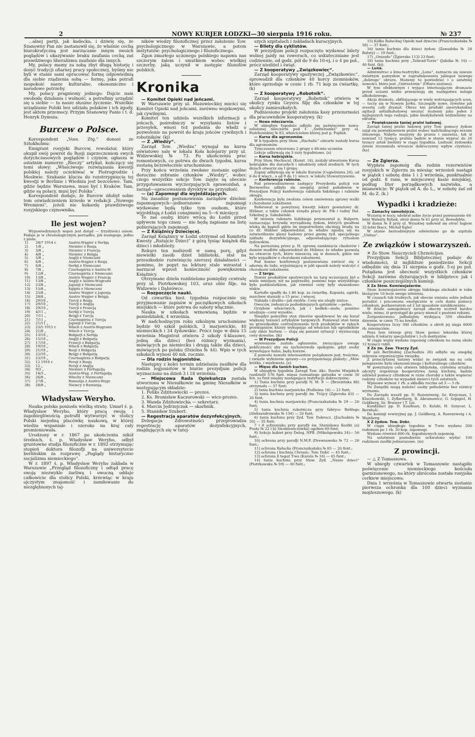2 NOWY KURJER ŁODZKI—30 sierpnia 1916 roku. № 237
...alnej partji, jak kadecka, i dziwię się, że Szanowny Pan nie zastanowił się, że właśnie cechą biurokratyczną jest narzucanie innym swoich poglądów i okazywanie braku zaufania cechą zaś prawdziwego liberalizmu zaufanie dla innych.
My, polacy mamy za sobą zbyt długą historję i dosyć tradycji ofiarnej pracy społecznej, byśmy nie byli w stanie sami opracować formę odpowiednią dla siebie rządzenia sobą — formę, jaka potrafi zaspokoić nasze kulturalne, ekonomiczne i narodowe potrzeby.
My, polacy pragniemy jednego: Dajcie nam swobodę działania i wolność, a potrafimy urządzić się u siebie — to nasze słuszne życzenie. Wszelkie urządzanie Polski bez udziału polaków i ich zgody, jest aktem przemocy. Przyjm Szanowny Panie i t. d. Henryk Dymsza.
Burcew o Polsce.
Korespondent „Voss. Ztg.“ donosi ze Sztokholmu:
Emigrant rosyjski Burcew, rewolator, który okupił swój powrót do Rosji zaprzeczeniem swych dotychczasowych poglądów i czynów, ogłasza w ostatnim numerze „Rieczy“ artykuł, kończący się temi słowy: „Właściwego rozwiązania kwestji polskiej należy oczekiwać w Piotrogrodzie i Moskwie. Szukanie klucza do rozstrzygnięcia tej kwestji w Berlinie i Wiedniu jest bezcelowe. Tam, gdzie będzie Warszawa, musi być i Kraków. Tam, gdzie są polacy, musi być Polska“.
Korespondent dodaje, że Burcew zdobył sobie tem oświadczeniem krzesło w redakcji „Nowego Wremieni“, jeżeli nie kokardę prawdziwego rosyjskiego czynownika.
Ile jest wojen?
Wypowiedzianych wojen jest dotąd — trzydzieści osiem. Podaje je w chronologicznym porządku, jak następuje, jedno z pism:
| 1) | 28/7 1914 r. | Austro-Węgier z Serbją |
| 2) | 1/8 „ | Niemiec z Rosją |
| 3) | 3/8 „ | Niemiec z Francją |
| 4) | 4/8 „ | Niemiec z Belgją |
| 5) | 5/8 „ | Anglji z Niemcami |
| 6) | 6/8 „ | Austro-Węgier z Rosją |
| 7) | 6/8 „ | Serbji z Niemcami |
| 8) | 7/8 „ | Czarnogórza z Austro-W. |
| 9) | 12/8 „ | Czarnogórza z Niemcami |
| 10) | 13/8 „ | Austro Węgier z Francją |
| 11) | 13/8 „ | Anglji z Austro-Węgrami |
| 12) | 23/8 „ | Japonji z Niemcami |
| 13) | 15/8 „ | Egiptu z Niemcami |
| 14) | 25/8 „ | Austro Węgier z Japonją |
| 15) | 28/8 „ | Austro Węgier z Belgją |
| 16) | 29/10 „ | Turcji z Rosją |
| 17) | 29/10 „ | Turcji z Anglją |
| 18) | 29/10 „ | Turcji z Francją |
| 19) | 4/11 „ | Serbji z Turcją |
| 20) | 7/11 „ | Belgji z Turcją |
| 21) | 7/11 „ | Czarnogórza z Turcją |
| 22) | 21/11 „ | Japonji z Turcją |
| 23) | 23/5 1915 r. | Włoch z Austro-Węgrami |
| 24) | 21/8 „ | Włoch z Turcją |
| 25) | 13/10 „ | Bułgarji z Serbją |
| 26) | 15/10 „ | Anglji z Bułgarją |
| 27) | 17/10 „ | Francji z Bułgarją |
| 28) | 19/10 „ | Włoch z Bułgarją |
| 29) | 21/10 „ | Rosji z Bułgarją |
| 30) | 22/10 „ | Belgji z Bułgarją |
| 31) | 23/10 „ | Czarnogórza z Bułgarją |
| 32) | 12 1916 r. | Persji z Rosją |
| 33) | 12 „ | Persji z Anglją |
| 34) | 9/3 „ | Niemiec z Portugalją |
| 35) | 14/3 „ | Austro-Węg. z Portugalją |
| 36) | 26/8 „ | Włochy z Niemcami |
| 37) | 27/8 „ | Rumunja z Austro-Węgr. |
| 38) | 28/8 „ | Niemcy z Rumunją. |
Władysław Weryho.
Nauka polska poniosła wielką stratę. Umarł ś. p. Władysław Weryho, który pracą swoją i zapobiegliwością potrafił wytworzyć w stolicy Polski niejedną placówkę naukową, w której wiedza wspaniale i szeroko na kraj cały promieniowała.
Urodzony w r. 1867 po ukończeniu szkół średnich, ś. p. Władysław Weryho, odbył gruntowne studja filozoficzne w r. 1892 otrzymując stopień doktora filozofji na uniwersytecie berlińskim za rozprawę „Poglądy historyczne socjalizmu niemieckiego“.
W r. 1897 ś. p. Władysław Weryho zakłada w Warszawie „Przegląd filozoficzny i odtąd pracę swoją niezwykle żarliwą i owocną oddaje całkowicie dla stolicy Polski, krzewiąc w kraju ojczystym znajomość i zamiłowanie do niezgłębionych taj-
ników wiedzy filozoficznej przez założenie Tow. psychologicznego w Warszawie, a potem instytutów: psychologicznego i filozoficznego.
Zgon zmarłego uczonego polskiego napawa nas szczerym żalem i smutkiem wobec wielkiej szczerby, jaką uczynił w zastępie filozofów polskich.
Kronika
— Komitet Opieki nad jeńcami.
W Warszawie przy ul. Mazowieckiej mieści się Komitet Opieki nad jeńcami, zarówno wojskowymi, jak cywilnymi.
Komitet ten udziela wszelkich informacji o jeńcach, pośredniczy w wysyłaniu listów i przesyłek, wnosi też podania do władz o pozwolenie na powrót do kraju jeńców cywilnych i robotników. (kj)
— Z „Wiedzy“.
Zarząd Tow. „Wiedza“ wynajął na kursa oświatowe salę w lokalu Koła kolejarzy przy ul. Widzewskiej № 73. Po ukończeniu prac remontowych, co potrwa do dwuch tygodni, kursa zostaną bezzwłocznie uruchomione.
Przy końcu września zwołane zostanie ogólne doroczne zebranie członków „Wiedzy“, wobec czego wszystkie sekcje Tow. zajęte są obecnie przygotowaniem wyczerpujących sprawozdań, a zarząd—opracowaniem dyrektyw na przyszłość.
— (a) Zapomogi dla wyjeżdżających.
Na zasadzie postanowienia zarządów dzielnic zapomogowych—jednorazowe zapomogi wydawane będą tylko tym osobom, które wyjeżdżają z Łodzi conajmniej na 5—6 miesięcy.
Te zaś osoby, które wrócą do Łodzi przed upływem tego czasu — nie będą zapisane na listę pobierających zapomogi.
— Z Książnicy Dziecięcej.
Zarząd Książnicy w Łodzi otrzymał od Komitetu Kwesty „Ratujcie Dzieci“ z górą tysiąc książek dla dzieci i młodzieży.
Rekurs ten nadszedł w samą porę, gdyż niewielki zasób dzieł biblioteki, stał na przeszkodzie rozwinięciu szerszej działalności — pomimo, że popyt na lekturę stale wzrastał i narzucał wprost konieczność powiększenia Książnicy.
Otrzymane dzieła rozdzielono pomiędzy centralę przy ul. Piotrkowskiej 103, oraz obie filje, na Widzewie i Dąbrówce.
— Rozpoczęcie nauki.
Od czwartku bież. tygodnia rozpocznie się przyjmowanie zapisów w początkowych szkołach miejskich — które potrwa do soboty włącznie.
Nauka w szkołach wznowioną będzie w poniedziałek, 4 września.
W nadchodzącym roku szkolnym uruchomione będzie 60 szkół polskich, 3 marjawickie, 40 niemieckich i 34 żydowskie. Prócz tego w dniu 15 września Magistrat otwiera 2 szkoły 4-klasowe, jedną dla dzieci (bez różnicy wyznania), mówiących po niemiecku i drugą także dla dzieci, mówiących po polsku (Dzielna № 44). Wpis w tych szkołach wynosi 40 mk. rocznie.
— Dla rodzin legjonistów.
Następny z kolei termin udzielania zasiłków dla rodzin legjonistów w biurze prezydjum policji wyznaczono na dzień 3 i 18 września.
— Miejscowa Rada Opiekuńcza została utworzona w Niesułkowie na gminę Niesułków w następującym składzie:
1. Feliks Zdzitowiecki — prezes.
2. Ks. Bronisław Kaczorowski — wice-prezes.
3. Wanda Zdzitowiecka — sekretarz.
4. Marcin Jędrzejczak — skarbnik.
5. Stanisław Szubert.
— Regestracja aparatów dezynfekcyjnych.
Delegacja Zdrowotności przeprowadza regestrację aparatów dezynfekcyjnych, znajdujących się w tutej-
szych szpitalach i zakładach kuracyjnych.
— Bilety dla cyklistów.
W prezydjum policji rozpoczęto wydawać bilety wolnej jazdy na rowerach, co uskuteczniane jest codziennie, od godz. pół do 9 do 10-ej, i o 4 po poł., prócz niedziel i świąt.
— Z kooperatywy „Związkowiec“.
Zarząd kooperatywy spożywczej „Związkowiec“, sprowadził dla członków 40 korcy ziemniaków, które sprzedaje w cenie 1 rb. 71 kop za ćwiartkę. (k)
— Z kooperatywy „Robotnik“.
Zarząd kooperatywy „Robotnik“ otwiera w okolicy rynku Geyera filję dla członków w tej okolicy zamieszkałych.
Podniesiono projekt założenia kasy przezorności dla pracowników kooperatywy. (k)
— Nowa mleczarnia.
W ubiegłym tygodniu odbyło się poświęcenie nowo-założonej mleczarni pod f. „Świtezianka“ przy ul. Piotrkowskiej № 83, właścicielem której jest p. Pujdak.
— Kursa dla agronomów.
W b tygodniu przy Stow. „Hachulic“ otwarte zostały kursa dla agronomów.
Tymczasem utworzono 2 grupy z 48-miu uczniów.
Lekcje odbywają się 3 razy tygodniowo. (a)
— Kursa hebrajskie.
Przy Stow. Hechocul, (Konst. 16), zostały utworzone Kursa hebrajskie dla dorosłych i młodzieży szkół średnich. W tych dniach otworzy się I grupa.
Zapisy odbywają się w lokalu Kursów (Cegielniana 26), od 6 do 8 wiecz., a od 9 do 11 wiecz. w lokalu Stowarzyszenia.
— Konferencja rabinów.
Pod przewodniotwem zastępcy Prezydenta policji von Bernewitza odbyła się onegdaj przed południem w Prezydjum Policji konferencja rabinatu łódzkiego i rabinów okręgu.
Konferencja była zwołana celem omówienia sprawy walki z chorobami zakaźnemi.
Referował w powyższej kwestji lekarz powiatowy dr. Hübner, a także członek urzędu pracy dr. Pik i radny Del. Szkolnej p. Sakobielski.
W imieniu rabinatu łódzkiego przemawiał p. Halpern, zaznaczając krzywdę wyrządzaną żydom, których gwałtem wloką do kąpieli gdzie im niepotrzebnie obcinają brody, na co dr. Hübner odpowiedział, że władze zgodzą się na zatwierdzenie planu budowy przez gminę żyd. specjalnego zakładu dezynfekcyjnego, odpowiadającego rytuałom żydowskim.
Na poruszoną przez p. H. sprawę zamknięcia chederów i domów modlitw odpowiedział dr. Hübner, że władze pozwolą na otwarcie tych, które mieszczą się w domach, gdzie nie było wypadków z chorobami zakaźnemi.
Pod koniec konferencji postanowiono zwrócić się z odezwą do ludu, wyjaśniającą w jaki sposób należy walczyć z chorobami zakaźnemi.
— Z targu.
Dowóz produktów spożywczych na targ wczorajszy był o wiele mniejszy, niż na poprzedni; pomimo tego wszystkiego było poddostatkiem, jak również ceny były stosunkowo niskie.
Kartofle spadły do 1.80 kop. za ćwiartkę. Kapusta, ogórki, marchew staniały o 15 proc. i więcej.
Nabiału i drobiu—jak zwykle. Ceny nie uległy zniżce.
Owoców, zwłaszcza pośledniejszych gatunków —pełno.
Grzybów właściwych, jak i bedłek—mało; pomimo urodzaju—ceny wysokie.
Niegdyś pomyślny stan zbiorów spodziewać by się kazał większej taniości artykułów targowych. Ponieważ stan temu na przeszkodzie centralizowanie tych produktów w rękach przekupniów, którzy wykupując od włościan lub ogrodników cały zbiór hurtem — stają się panami sytuacji i wyznaczają ceny dowolne. (ki)
— W Prezydjum Policji
wywieszone zostało ogłoszenie, zwracające uwagę publiczności aby się zachowywała spokojnie, gdyż osoby wywołujące hałas, będą karane.
Z powodu nawału interesantów pożądanem jest, treściwe, i zwięzłe wyłożenie sprawy—co przypominają plakaty: „Mów krótko, i węzłowato. (e)
— Mięso dla tanich kuchen.
W ubiegłym tygodniu Zarząd Tow. Akc. Rzeźni Miejskich rozdzielił 576 funt. mięsa rozmaitego gatunku w cenie 30 fen. za funt między następujące instytucje dobroczynne:
1) Tania kuchnia przy parafji N. M. P. — (Brzezińska 88) otrzymała — 57 funt;
2) tania kuchnia marjawicka (Podleśna 16) — 21 funt;
3) tania kuchnia przy parafji św. Trójcy (Zgierska 63) — 20 funt;
4) tania kuchnia marjawicka (Franciszkańska № 29 — 20 funt;
5) tania kuchnia robotnicza przy fabryce Buhlego (Aleksandrowska № 134) — 20 funt;
6) tania kuchnia przy Zyd. Tow. Dobrocz. (Zachodnia № 20) — 35 funt;
7 i 8 schronisko przy parafji św. Stanisława Kostki (a) Pusta № 22 i b) Sienkiewiczówka) ogółem 69 funt;
9) Sekcja kobiet przy Deleg. NPB. (Mikołajewska 34)— 50 funt.;
10) ochrona przy parafji N.M.P. (Drewnowska № 72 — 20 funt.;
11) ochrona Bałucka (Franciszkańska № 85 — 20 funt.;
12) ochrona i kuchnia Chrześc. Tow. Dobr. — 45 funt.;
13) ochrona ll tegoż T-wa (Karola № 16) — 45 funt.;
14) tania kuchnia przy Stow. Zyd. „Nasze dzieci“ (Piotrkowska № 59) — 40 funt.;
15) Kółko Bałuckiej Opieki nad dziećmi (Franciszkańska № 58) — 37 funt.;
16) tania kuchnia dla dzieci żydow. (Zawadzka № 28 Bałuty) — 19 funt.;
17) „Gniazdo“ (Zgierska 113) 23 funt;
18) tania kuchnia przy „Talmud-Torze“ (Jakóba № 10) — 40 funt. (kj).
— Luna.
Administrac a kino-teatrzyku „Luna“, zaznacza się zawsze świetnym pomysłem w zaprodukowaniu jakiegoś nowego „dobrego“ obrazu. Możemy to powiedzieć i o ostatniej nowości, która jest „Ostrzeżenie“ (Ofiara szatana).
W tym efektownym i wyjące interesującym dramacie przed oczami widza przesuwają się następstwa nałogu alkoholowego.
Akcja dramatu, obfitującego w wiele wstrząsających scen, — toczy się w Nowym Jorku. Szczegóły nowe, żywotne jak zresztą cały dramat. Obraz ten produkt amerykańskiej agitacji antialkoholowej uważać możemy jako jeden z najlepszych tego rodzaju, jakie kiedykolwiek widzieliśmy na ekranie.
— Powiększenie taniej pralni ludowej.
Zarząd taniej pralni ludowej przy Tow. pomocy żydom zajął się powiększeniem pralni wobec nadchodzącego sezonu zimowego. Nabyto maszyny do prania i suszenia, tak iż zamiast 12 tysięcy, pralnia będzie w stanie wyprać do 20 tysięcy sztuk bielizny w ciągu tygodnia. Ludność żydowska zatem zrozumiała wreszcie dobroczynny wpływ czystości. (ko)
— Ze Zgierza.
Wypłata zapomóg dla rodzin rezerwistów rosyjskich w Zgierzu za miesiąc wrzesień nastąpi w piątek i sobotę dnia 1 i 2 września, punktualnie od godz. 8 rano, w miejscowej kasie miejskiej, podług liter porządkowych nazwiska, a mianowicie: W piątek od A. do L., w sobotę zaś od M. do Z. (k.)
Wypadki i kradzieże:
— Zamachy samobójcze.
Wczoraj w nocy, odebrał sobie życie przez powieszenie 64-letni Walenty Rybak, stróż domu № 61 przy ul. Benedykta.
W domu № 8 przy ul. Wysokiej usiłował się otruć ługiem 32-letni tkacz, Michał Egler.
W stanie beznadziejnym odwieziono go do szpitala „Unitas“.
Ze związków i stowarzyszeń.
✕ Ze Stow. Nauczycieli Chrześcijan.
Prezydjum Sekcji Bibljotecznej podaje do wiadomości, iż najbliższe posiedzenie Sekcji odbędzie się dnia 31 sierpnia o godz. 5-ej po poł. Pożądana jest obecność wszystkich członków Sekcji zarówno dyżurujących w bibljotece jak i członków poszczególnych komisji.
X Ze Stow. Komiwojażerów.
Stow. komiwojażerów okręgu łódzkiego obchodzi w roku bieżącym 10-lecie swego istnienia.
W czasach tak trudnych, jak obecne umiano sobie jednak poradzić i pracowano energicznie w celu dania pomocy członkom, pozbawionym od 2 lat sposobów zarobkowania.
W dziale samopomocy zarząd obecny uczynił bardzo wiele, mimo, iż przystąpił do pracy niemal z pustemi rękami.
Zorganizowano jadłodajnię wydającą 350 obiadów dziennie, w czem 75 na kredyt.
Kooperatywa liczy 300 członków, a obrót jej sięga 6000 rb. miesięcznie.
Poza tem istnieje przy Stow. pomoc lekarska której udziela 8 lekarzy specjalistów i 3-ch dentystów.
W ciągu wojny wydano zapomóg członkom na sumę około 12 tysięcy rubli.
X Ze zw. Zaw. Tkaczy Żyd.
W sali Berlińskiej (Zachodnia 26) odbyło się onegdaj zebranie organizacyjne związku.
Z przeczytanej ustawy widać że związek ma na celu polepszenie bytu ekonomicznego i kulturalnego członków.
W powyższym celu otwiera bibljotekę, czytelnię urządza odczyty organizuje kooperatywę tanią kuchnię, będzie udzielał pomocy członkom w razie choroby a także wspierać rodziny członków na wypadek śmierci tych ostatnich.
Wpisowe wynosi 1 rb. a składka roczna od 3 — 5 rb.
Do Związku mogą należeć osoby pełnoletnie bez różnicy wyznania.
Do Zarządu weszli pp. D. Rozenzweig, Sz. Krejcman, I. Kluczkowski, I. Zylberberg, B. Abramowicz, G. Szpigiel, H. Goldberg, Sz. Braurer i T. Lis.
Kandydaci pp. D. Kaufman, D. Kolski, H. Sznycer, L. Bernholc.
Do komisji rewizyjnej pp. J. Goldberg, A. Rozenzweig i A. Wajnberg.
X Z żydow. Tow. Dobr.
W ciągu ubiegłego tygodnia w T-wie wydano 200 rodzinom po 1 rb. 20 kop. zapomogi.
Wydano również 800 rb. tygodniowych zapomóg.
Na ostatniem posiedzeniu uchwalono wydać 100 rodzinom zasiłki jednorazowe. (m)
Z prowincji.
— △ Z Tomaszowa.
W ubiegły czwartek w Tomaszowie nastąpiło poświęcenie niemieckiego kościoła garnizonowego, na który obrócona została rosyjska cerkiew miejscowa.
Dnia 1 września w Tomaszowie otwarta zostanie pierwsza ochronka dla 100 dzieci wyznania mojżeszowego. (k)